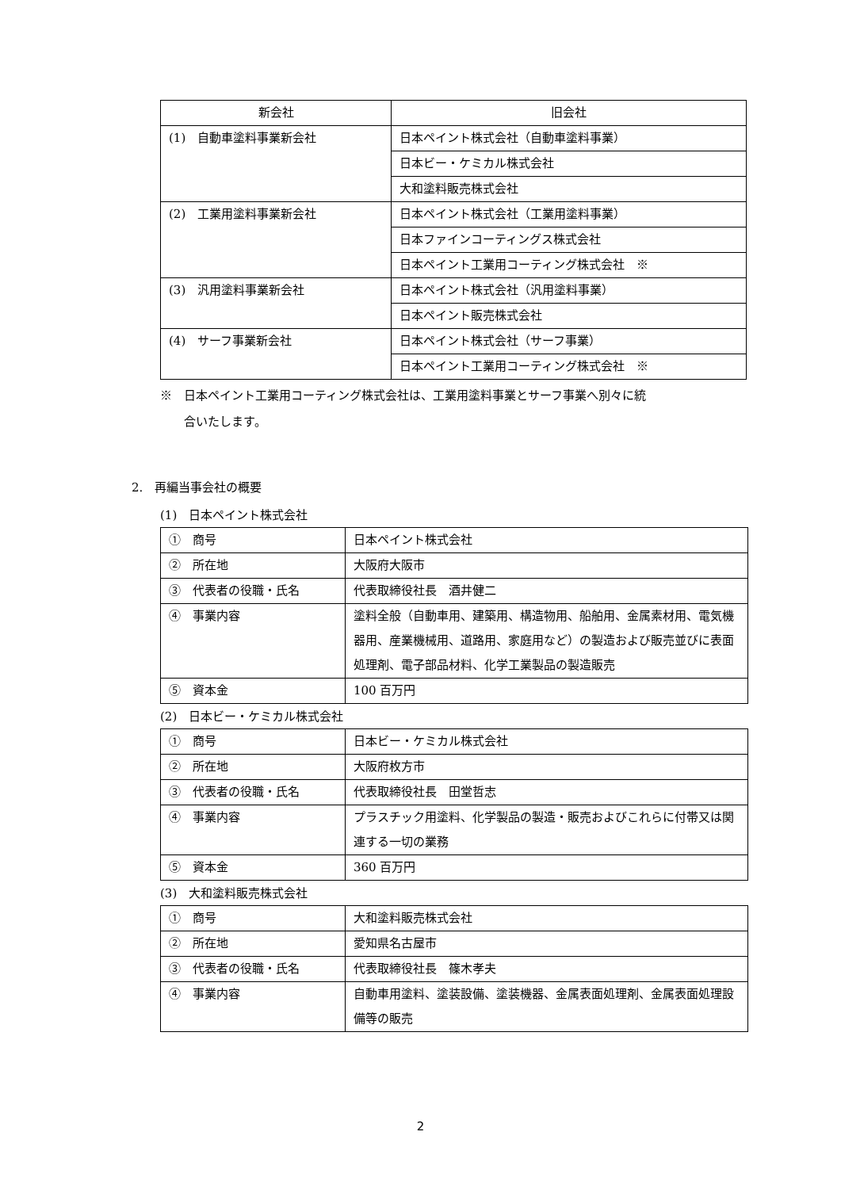| 新会社 | 旧会社 |
| (1) 自動車塗料事業新会社 | 日本ペイント株式会社（自動車塗料事業） |
| | 日本ビー・ケミカル株式会社 |
| | 大和塗料販売株式会社 |
| (2) 工業用塗料事業新会社 | 日本ペイント株式会社（工業用塗料事業） |
| | 日本ファインコーティングス株式会社 |
| | 日本ペイント工業用コーティング株式会社 ※ |
| (3) 汎用塗料事業新会社 | 日本ペイント株式会社（汎用塗料事業） |
| | 日本ペイント販売株式会社 |
| (4) サーフ事業新会社 | 日本ペイント株式会社（サーフ事業） |
| | 日本ペイント工業用コーティング株式会社 ※ |
※　日本ペイント工業用コーティング株式会社は、工業用塗料事業とサーフ事業へ別々に統
　　合いたします。
2.　再編当事会社の概要
(1)　日本ペイント株式会社
| ① 商号 | 日本ペイント株式会社 |
| ② 所在地 | 大阪府大阪市 |
| ③ 代表者の役職・氏名 | 代表取締役社長 酒井健二 |
| ④ 事業内容 | 塗料全般（自動車用、建築用、構造物用、船舶用、金属素材用、電気機器用、産業機械用、道路用、家庭用など）の製造および販売並びに表面処理剤、電子部品材料、化学工業製品の製造販売 |
| ⑤ 資本金 | 100 百万円 |
(2)　日本ビー・ケミカル株式会社
| ① 商号 | 日本ビー・ケミカル株式会社 |
| ② 所在地 | 大阪府枚方市 |
| ③ 代表者の役職・氏名 | 代表取締役社長 田堂哲志 |
| ④ 事業内容 | プラスチック用塗料、化学製品の製造・販売およびこれらに付帯又は関連する一切の業務 |
| ⑤ 資本金 | 360 百万円 |
(3)　大和塗料販売株式会社
| ① 商号 | 大和塗料販売株式会社 |
| ② 所在地 | 愛知県名古屋市 |
| ③ 代表者の役職・氏名 | 代表取締役社長 篠木孝夫 |
| ④ 事業内容 | 自動車用塗料、塗装設備、塗装機器、金属表面処理剤、金属表面処理設備等の販売 |
2